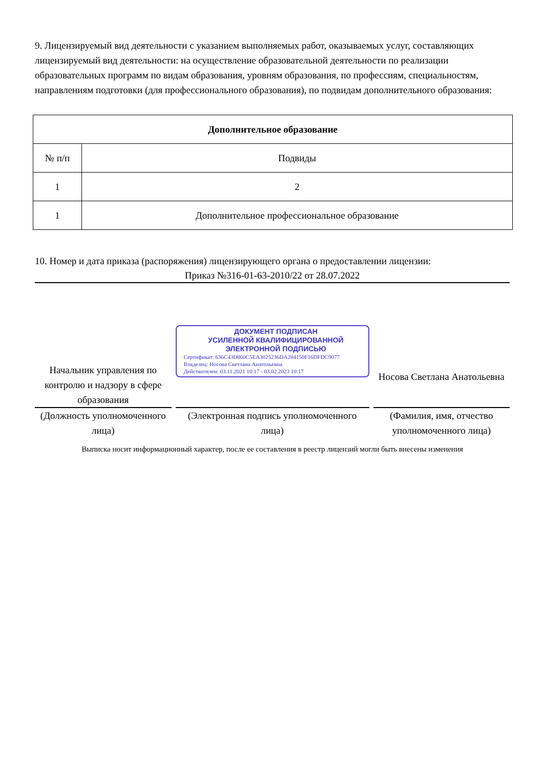9. Лицензируемый вид деятельности с указанием выполняемых работ, оказываемых услуг, составляющих лицензируемый вид деятельности: на осуществление образовательной деятельности по реализации образовательных программ по видам образования, уровням образования, по профессиям, специальностям, направлениям подготовки (для профессионального образования), по подвидам дополнительного образования:
| Дополнительное образование | |
| --- | --- |
| № п/п | Подвиды |
| 1 | 2 |
| 1 | Дополнительное профессиональное образование |
10. Номер и дата приказа (распоряжения) лицензирующего органа о предоставлении лицензии:
Приказ №316-01-63-2010/22 от 28.07.2022
Начальник управления по контролю и надзору в сфере образования
(Должность уполномоченного лица)
ДОКУМЕНТ ПОДПИСАН
УСИЛЕННОЙ КВАЛИФИЦИРОВАННОЙ
ЭЛЕКТРОННОЙ ПОДПИСЬЮ
Сертификат: 636C43D860C5EA3025236DA284150F16DFDC9077
Владелец: Носова Светлана Анатольевна
Действителен: 03.11.2021 10:17 - 03.02.2023 10:17
(Электронная подпись уполномоченного лица)
Носова Светлана Анатольевна
(Фамилия, имя, отчество уполномоченного лица)
Выписка носит информационный характер, после ее составления в реестр лицензий могли быть внесены изменения